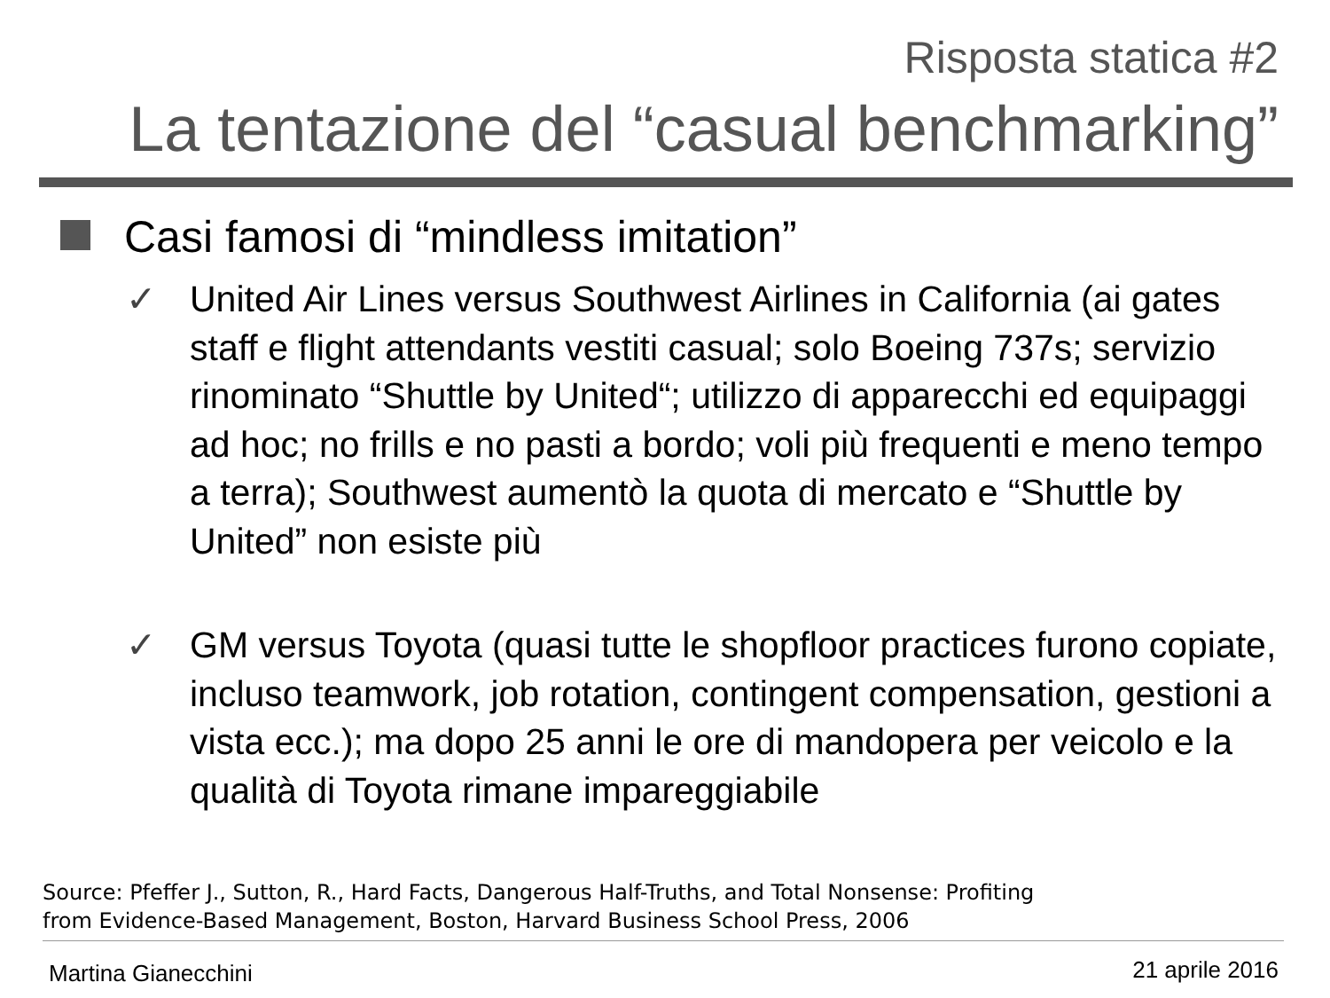Risposta statica #2
La tentazione del “casual benchmarking”
Casi famosi di “mindless imitation”
✓
United Air Lines versus Southwest Airlines in California (ai gates staff e flight attendants vestiti casual; solo Boeing 737s; servizio rinominato “Shuttle by United“; utilizzo di apparecchi ed equipaggi ad hoc; no frills e no pasti a bordo; voli più frequenti e meno tempo a terra); Southwest aumentò la quota di mercato e “Shuttle by United” non esiste più
✓
GM versus Toyota (quasi tutte le shopfloor practices furono copiate, incluso teamwork, job rotation, contingent compensation, gestioni a vista ecc.); ma dopo 25 anni le ore di mandopera per veicolo e la qualità di Toyota rimane impareggiabile
Source: Pfeffer J., Sutton, R., Hard Facts, Dangerous Half-Truths, and Total Nonsense: Profiting
from Evidence-Based Management, Boston, Harvard Business School Press, 2006
Martina Gianecchini 21 aprile 2016